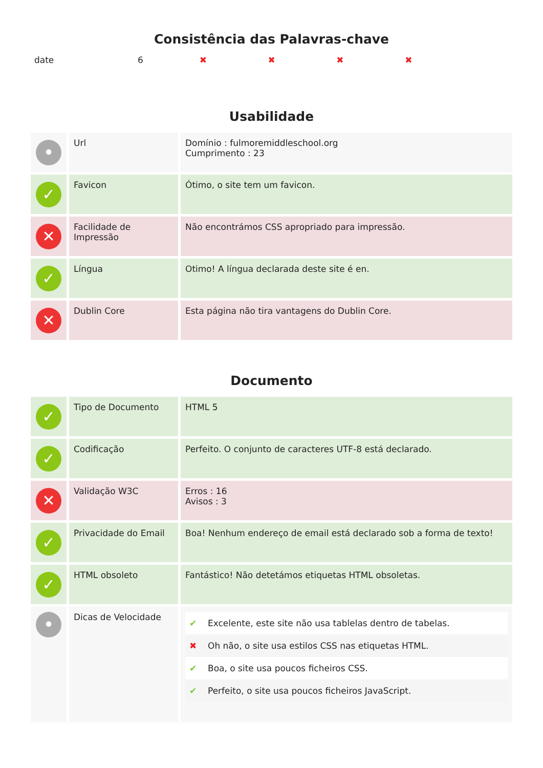Consistência das Palavras-chave
| date | 6 | ✖ | ✖ | ✖ | ✖ |
Usabilidade
| • | Url | Domínio : fulmoremiddleschool.org Cumprimento : 23 |
| ✓ | Favicon | Ótimo, o site tem um favicon. |
| ✕ | Facilidade de Impressão | Não encontrámos CSS apropriado para impressão. |
| ✓ | Língua | Otimo! A língua declarada deste site é en. |
| ✕ | Dublin Core | Esta página não tira vantagens do Dublin Core. |
Documento
| ✓ | Tipo de Documento | HTML 5 |
| ✓ | Codificação | Perfeito. O conjunto de caracteres UTF-8 está declarado. |
| ✕ | Validação W3C | Erros : 16 Avisos : 3 |
| ✓ | Privacidade do Email | Boa! Nenhum endereço de email está declarado sob a forma de texto! |
| ✓ | HTML obsoleto | Fantástico! Não detetámos etiquetas HTML obsoletas. |
| • | Dicas de Velocidade | / ✔ / Excelente, este site não usa tablelas dentro de tabelas. / / ✖ / Oh não, o site usa estilos CSS nas etiquetas HTML. / / ✔ / Boa, o site usa poucos ficheiros CSS. / / ✔ / Perfeito, o site usa poucos ficheiros JavaScript. / |